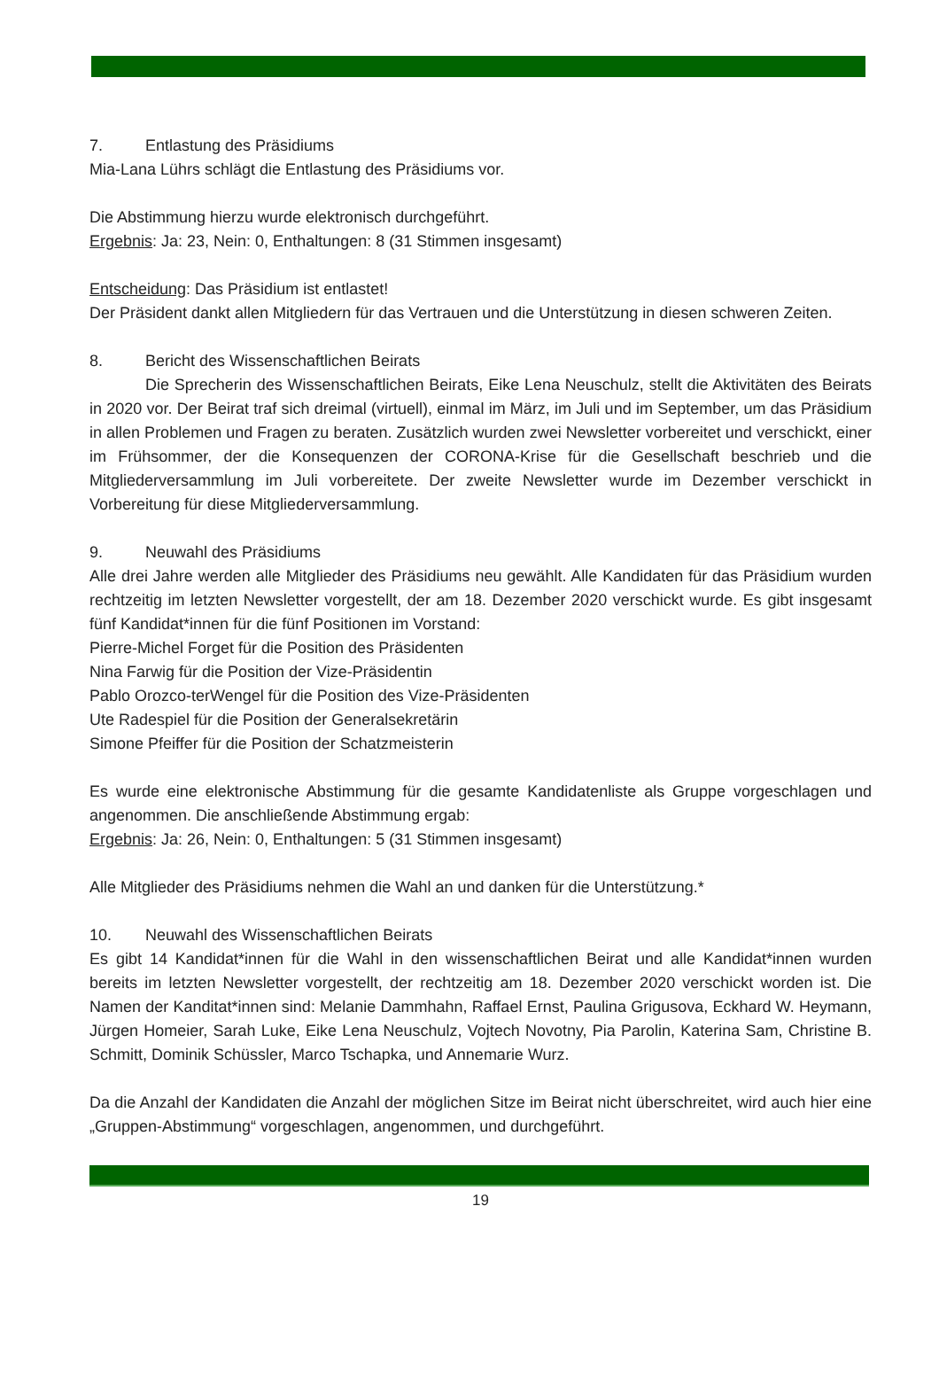7. Entlastung des Präsidiums
Mia-Lana Lührs schlägt die Entlastung des Präsidiums vor.
Die Abstimmung hierzu wurde elektronisch durchgeführt.
Ergebnis: Ja: 23, Nein: 0, Enthaltungen: 8 (31 Stimmen insgesamt)
Entscheidung: Das Präsidium ist entlastet!
Der Präsident dankt allen Mitgliedern für das Vertrauen und die Unterstützung in diesen schweren Zeiten.
8. Bericht des Wissenschaftlichen Beirats
Die Sprecherin des Wissenschaftlichen Beirats, Eike Lena Neuschulz, stellt die Aktivitäten des Beirats in 2020 vor. Der Beirat traf sich dreimal (virtuell), einmal im März, im Juli und im September, um das Präsidium in allen Problemen und Fragen zu beraten. Zusätzlich wurden zwei Newsletter vorbereitet und verschickt, einer im Frühsommer, der die Konsequenzen der CORONA-Krise für die Gesellschaft beschrieb und die Mitgliederversammlung im Juli vorbereitete. Der zweite Newsletter wurde im Dezember verschickt in Vorbereitung für diese Mitgliederversammlung.
9. Neuwahl des Präsidiums
Alle drei Jahre werden alle Mitglieder des Präsidiums neu gewählt. Alle Kandidaten für das Präsidium wurden rechtzeitig im letzten Newsletter vorgestellt, der am 18. Dezember 2020 verschickt wurde. Es gibt insgesamt fünf Kandidat*innen für die fünf Positionen im Vorstand:
Pierre-Michel Forget für die Position des Präsidenten
Nina Farwig für die Position der Vize-Präsidentin
Pablo Orozco-terWengel für die Position des Vize-Präsidenten
Ute Radespiel für die Position der Generalsekretärin
Simone Pfeiffer für die Position der Schatzmeisterin
Es wurde eine elektronische Abstimmung für die gesamte Kandidatenliste als Gruppe vorgeschlagen und angenommen. Die anschließende Abstimmung ergab:
Ergebnis: Ja: 26, Nein: 0, Enthaltungen: 5 (31 Stimmen insgesamt)
Alle Mitglieder des Präsidiums nehmen die Wahl an und danken für die Unterstützung.*
10. Neuwahl des Wissenschaftlichen Beirats
Es gibt 14 Kandidat*innen für die Wahl in den wissenschaftlichen Beirat und alle Kandidat*innen wurden bereits im letzten Newsletter vorgestellt, der rechtzeitig am 18. Dezember 2020 verschickt worden ist. Die Namen der Kanditat*innen sind: Melanie Dammhahn, Raffael Ernst, Paulina Grigusova, Eckhard W. Heymann, Jürgen Homeier, Sarah Luke, Eike Lena Neuschulz, Vojtech Novotny, Pia Parolin, Katerina Sam, Christine B. Schmitt, Dominik Schüssler, Marco Tschapka, und Annemarie Wurz.
Da die Anzahl der Kandidaten die Anzahl der möglichen Sitze im Beirat nicht überschreitet, wird auch hier eine „Gruppen-Abstimmung“ vorgeschlagen, angenommen, und durchgeführt.
19